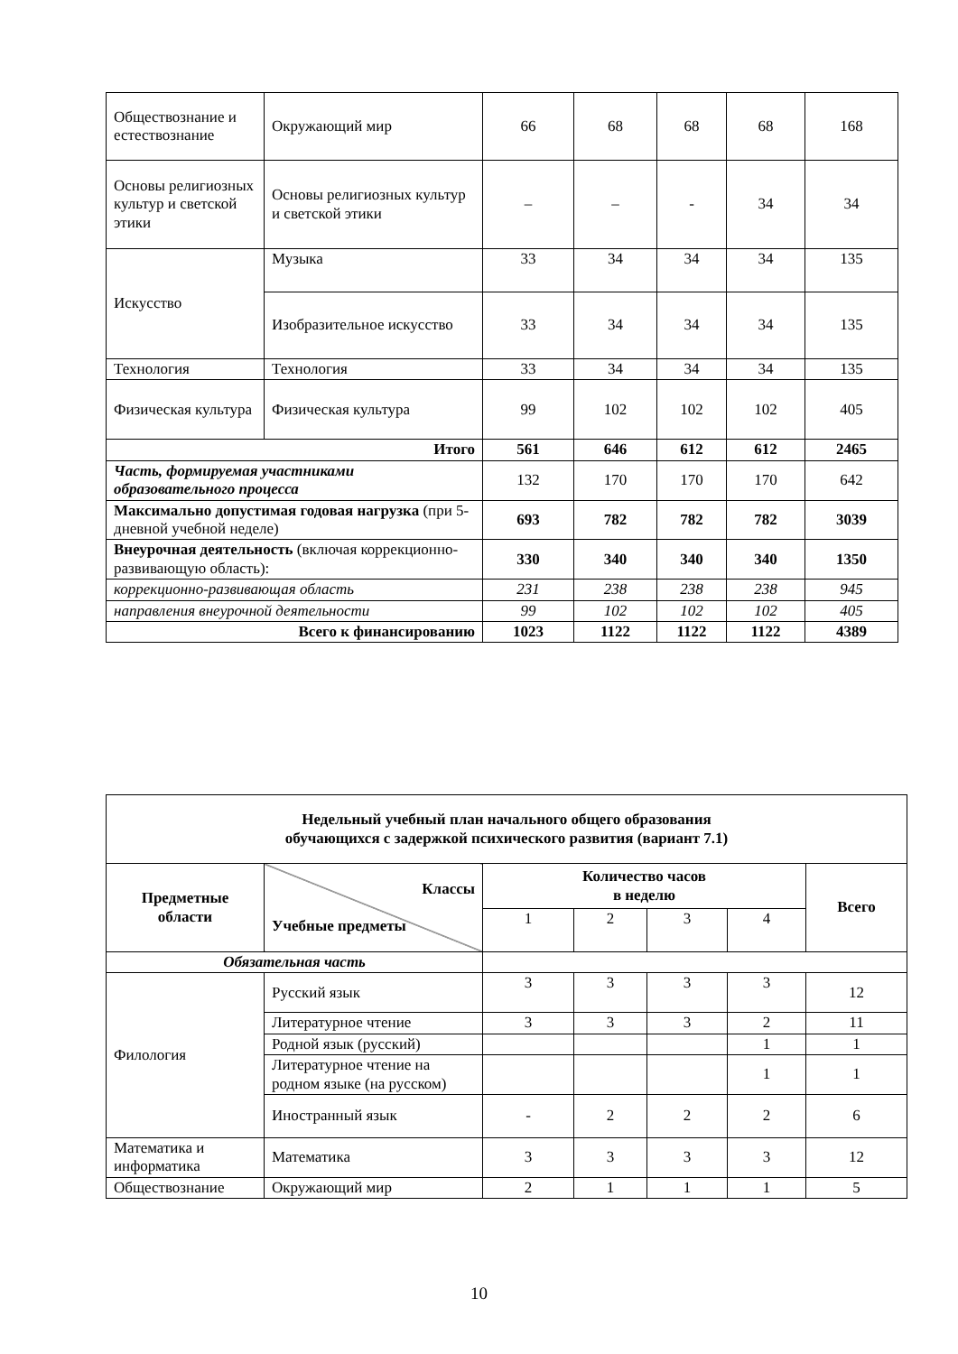| Обществознание и естествознание | Окружающий мир | 66 | 68 | 68 | 68 | 168 |
| Основы религиозных культур и светской этики | Основы религиозных культур и светской этики | – | – | - | 34 | 34 |
| Искусство | Музыка | 33 | 34 | 34 | 34 | 135 |
| | Изобразительное искусство | 33 | 34 | 34 | 34 | 135 |
| Технология | Технология | 33 | 34 | 34 | 34 | 135 |
| Физическая культура | Физическая культура | 99 | 102 | 102 | 102 | 405 |
| Итого | | 561 | 646 | 612 | 612 | 2465 |
| Часть, формируемая участниками образовательного процесса | | 132 | 170 | 170 | 170 | 642 |
| Максимально допустимая годовая нагрузка (при 5-дневной учебной неделе) | | 693 | 782 | 782 | 782 | 3039 |
| Внеурочная деятельность (включая коррекционно-развивающую область): | | 330 | 340 | 340 | 340 | 1350 |
| коррекционно-развивающая область | | 231 | 238 | 238 | 238 | 945 |
| направления внеурочной деятельности | | 99 | 102 | 102 | 102 | 405 |
| Всего к финансированию | | 1023 | 1122 | 1122 | 1122 | 4389 |
| Недельный учебный план начального общего образования обучающихся с задержкой психического развития (вариант 7.1) | | | | | | |
| Предметные области | Классы Учебные предметы | Количество часов в неделю | | | | Всего |
| | | 1 | 2 | 3 | 4 | |
| Обязательная часть | | | | | | |
| Филология | Русский язык | 3 | 3 | 3 | 3 | 12 |
| | Литературное чтение | 3 | 3 | 3 | 2 | 11 |
| | Родной язык (русский) | | | | 1 | 1 |
| | Литературное чтение на родном языке (на русском) | | | | 1 | 1 |
| | Иностранный язык | - | 2 | 2 | 2 | 6 |
| Математика и информатика | Математика | 3 | 3 | 3 | 3 | 12 |
| Обществознание | Окружающий мир | 2 | 1 | 1 | 1 | 5 |
10